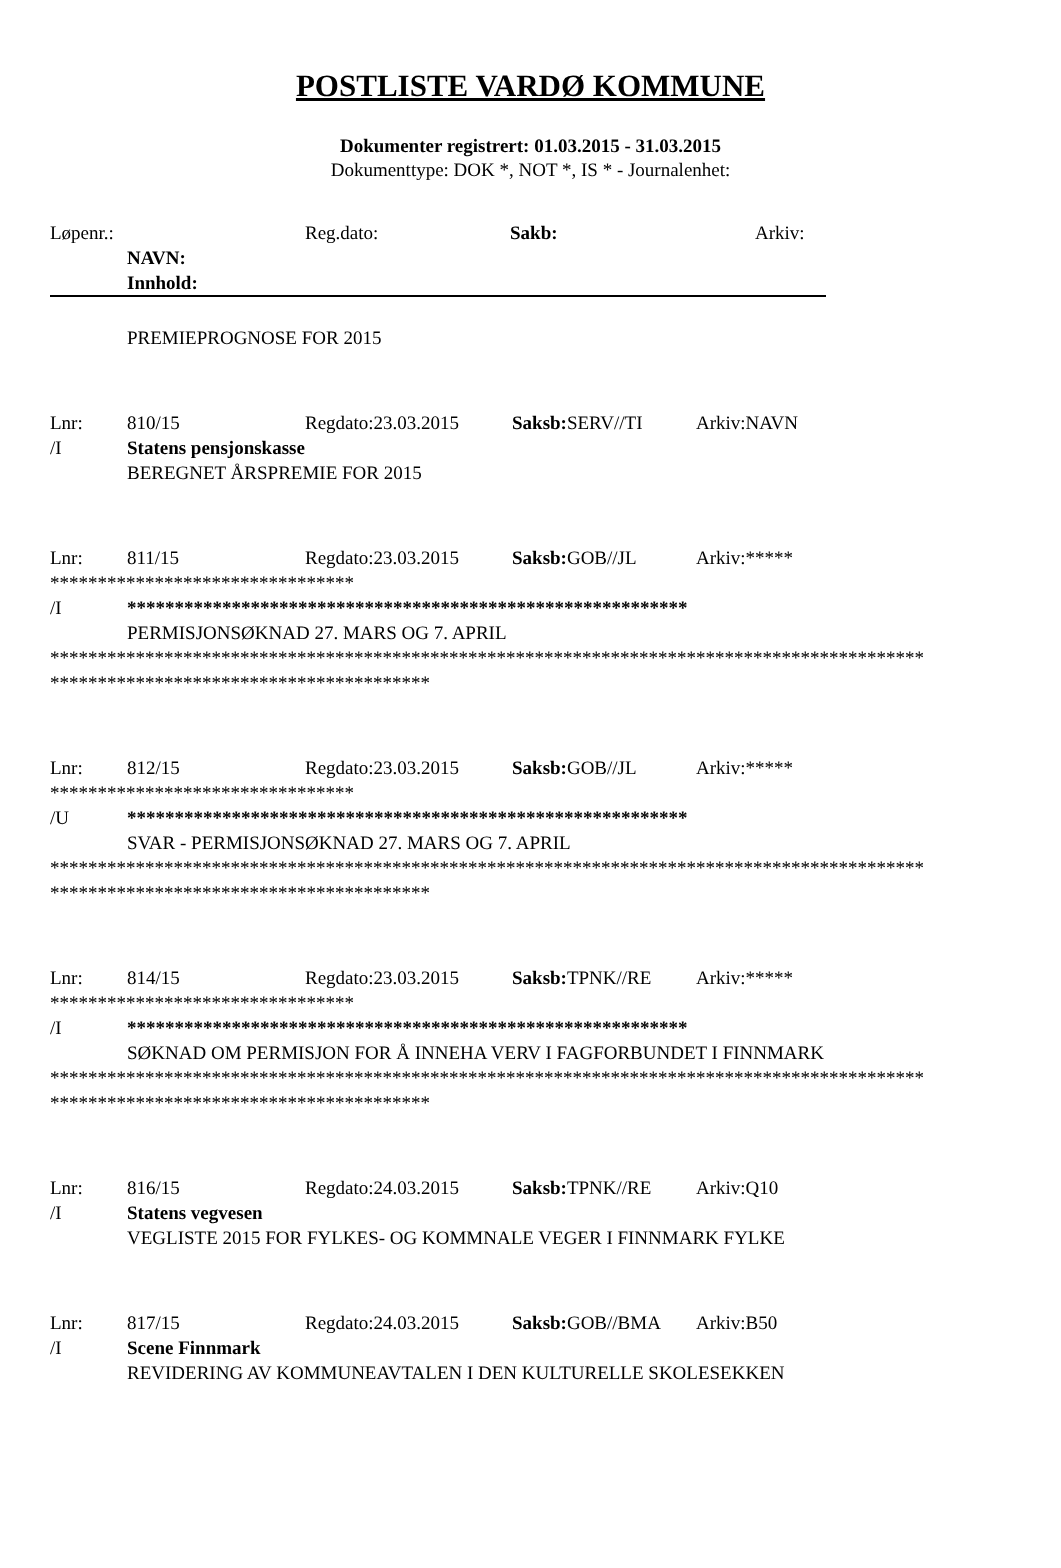POSTLISTE VARDØ KOMMUNE
Dokumenter registrert: 01.03.2015 - 31.03.2015
Dokumenttype: DOK *, NOT *, IS * - Journalenhet:
Løpenr.: Reg.dato: Sakb: Arkiv:
NAVN:
Innhold:
PREMIEPROGNOSE FOR 2015
Lnr: 810/15 Regdato:23.03.2015 Saksb: SERV//TI Arkiv:NAVN
/I Statens pensjonskasse
BEREGNET ÅRSPREMIE FOR 2015
Lnr: 811/15 Regdato:23.03.2015 Saksb: GOB//JL Arkiv:*****
********************************
/I ***********************************************************
PERMISJONSØKNAD 27. MARS OG 7. APRIL
********************************************************************************************
****************************************
Lnr: 812/15 Regdato:23.03.2015 Saksb: GOB//JL Arkiv:*****
********************************
/U ***********************************************************
SVAR - PERMISJONSØKNAD 27. MARS OG 7. APRIL
********************************************************************************************
****************************************
Lnr: 814/15 Regdato:23.03.2015 Saksb: TPNK//RE Arkiv:*****
********************************
/I ***********************************************************
SØKNAD OM PERMISJON FOR Å INNEHA VERV I FAGFORBUNDET I FINNMARK
********************************************************************************************
****************************************
Lnr: 816/15 Regdato:24.03.2015 Saksb: TPNK//RE Arkiv:Q10
/I Statens vegvesen
VEGLISTE 2015 FOR FYLKES- OG KOMMNALE VEGER I FINNMARK FYLKE
Lnr: 817/15 Regdato:24.03.2015 Saksb: GOB//BMA Arkiv:B50
/I Scene Finnmark
REVIDERING AV KOMMUNEAVTALEN I DEN KULTURELLE SKOLESEKKEN